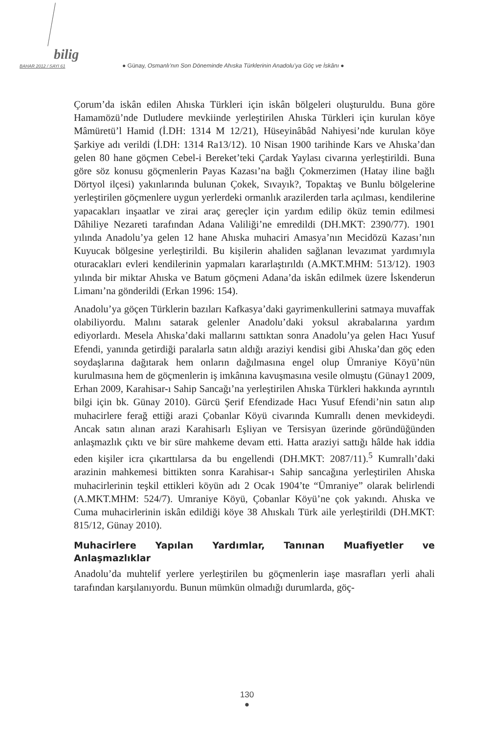bilig
BAHAR 2012 / SAYI 61 ● Günay, Osmanlı’nın Son Döneminde Ahıska Türklerinin Anadolu’ya Göç ve İskânı ●
Çorum’da iskân edilen Ahıska Türkleri için iskân bölgeleri oluşturuldu. Buna göre Hamamözü’nde Dutludere mevkiinde yerleştirilen Ahıska Türkleri için kurulan köye Mâmüretü’l Hamid (İ.DH: 1314 M 12/21), Hüseyinâbâd Nahiyesi’nde kurulan köye Şarkiye adı verildi (İ.DH: 1314 Ra13/12). 10 Nisan 1900 tarihinde Kars ve Ahıska’dan gelen 80 hane göçmen Cebel-i Bereket’teki Çardak Yaylası civarına yerleştirildi. Buna göre söz konusu göçmenlerin Payas Kazası’na bağlı Çokmerzimen (Hatay iline bağlı Dörtyol ilçesi) yakınlarında bulunan Çokek, Sıvayık?, Topaktaş ve Bunlu bölgelerine yerleştirilen göçmenlere uygun yerlerdeki ormanlık arazilerden tarla açılması, kendilerine yapacakları inşaatlar ve zirai araç gereçler için yardım edilip öküz temin edilmesi Dâhiliye Nezareti tarafından Adana Valiliği’ne emredildi (DH.MKT: 2390/77). 1901 yılında Anadolu’ya gelen 12 hane Ahıska muhaciri Amasya’nın Mecidözü Kazası’nın Kuyucak bölgesine yerleştirildi. Bu kişilerin ahaliden sağlanan levazımat yardımıyla oturacakları evleri kendilerinin yapmaları kararlaştırıldı (A.MKT.MHM: 513/12). 1903 yılında bir miktar Ahıska ve Batum göçmeni Adana’da iskân edilmek üzere İskenderun Limanı’na gönderildi (Erkan 1996: 154).
Anadolu’ya göçen Türklerin bazıları Kafkasya’daki gayrimenkullerini satmaya muvaffak olabiliyordu. Malını satarak gelenler Anadolu’daki yoksul akrabalarına yardım ediyorlardı. Mesela Ahıska’daki mallarını sattıktan sonra Anadolu’ya gelen Hacı Yusuf Efendi, yanında getirdiği paralarla satın aldığı araziyi kendisi gibi Ahıska’dan göç eden soydaşlarına dağıtarak hem onların dağılmasına engel olup Ümraniye Köyü’nün kurulmasına hem de göçmenlerin iş imkânına kavuşmasına vesile olmuştu (Günay1 2009, Erhan 2009, Karahisar-ı Sahip Sancağı’na yerleştirilen Ahıska Türkleri hakkında ayrıntılı bilgi için bk. Günay 2010). Gürcü Şerif Efendizade Hacı Yusuf Efendi’nin satın alıp muhacirlere ferağ ettiği arazi Çobanlar Köyü civarında Kumrallı denen mevkideydi. Ancak satın alınan arazi Karahisarlı Eşliyan ve Tersisyan üzerinde göründüğünden anlaşmazlık çıktı ve bir süre mahkeme devam etti. Hatta araziyi sattığı hâlde hak iddia eden kişiler icra çıkarttılarsa da bu engellendi (DH.MKT: 2087/11).<sup>5</sup> Kumrallı’daki arazinin mahkemesi bittikten sonra Karahisar-ı Sahip sancağına yerleştirilen Ahıska muhacirlerinin teşkil ettikleri köyün adı 2 Ocak 1904’te “Ümraniye” olarak belirlendi (A.MKT.MHM: 524/7). Umraniye Köyü, Çobanlar Köyü’ne çok yakındı. Ahıska ve Cuma muhacirlerinin iskân edildiği köye 38 Ahıskalı Türk aile yerleştirildi (DH.MKT: 815/12, Günay 2010).
Muhacirlere Yapılan Yardımlar, Tanınan Muafiyetler ve Anlaşmazlıklar
Anadolu’da muhtelif yerlere yerleştirilen bu göçmenlerin iaşe masrafları yerli ahali tarafından karşılanıyordu. Bunun mümkün olmadığı durumlarda, göç-
130
●